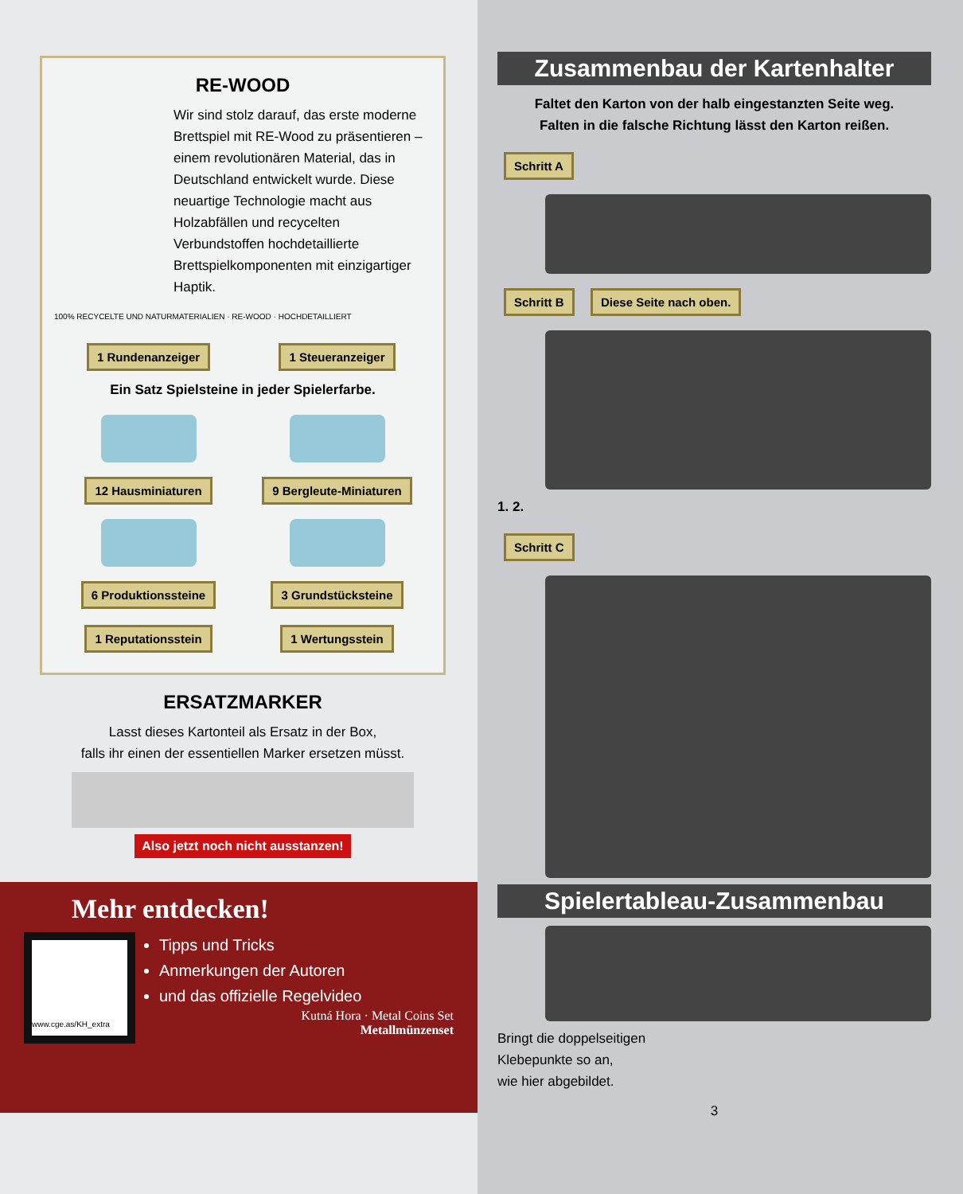RE-WOOD
Wir sind stolz darauf, das erste moderne Brettspiel mit RE-Wood zu präsentieren – einem revolutionären Material, das in Deutschland entwickelt wurde. Diese neuartige Technologie macht aus Holzabfällen und recycelten Verbundstoffen hochdetaillierte Brettspielkomponenten mit einzigartiger Haptik.
100% RECYCELTE UND NATURMATERIALIEN · RE-WOOD · HOCHDETAILLIERT
1 Rundenanzeiger
1 Steueranzeiger
Ein Satz Spielsteine in jeder Spielerfarbe.
12 Hausminiaturen
9 Bergleute-Miniaturen
6 Produktionssteine
3 Grundstücksteine
1 Reputationsstein
1 Wertungsstein
ERSATZMARKER
Lasst dieses Kartonteil als Ersatz in der Box,
falls ihr einen der essentiellen Marker ersetzen müsst.
Also jetzt noch nicht ausstanzen!
Mehr entdecken!
www.cge.as/KH_extra
Tipps und Tricks
Anmerkungen der Autoren
und das offizielle Regelvideo
Kutná Hora · Metal Coins Set
Metallmünzenset
Zusammenbau der Kartenhalter
Faltet den Karton von der halb eingestanzten Seite weg.
Falten in die falsche Richtung lässt den Karton reißen.
Schritt A Schritt B Diese Seite nach oben.
1. 2.
Schritt C
Spielertableau-Zusammenbau
Bringt die doppelseitigen
Klebepunkte so an,
wie hier abgebildet.
3